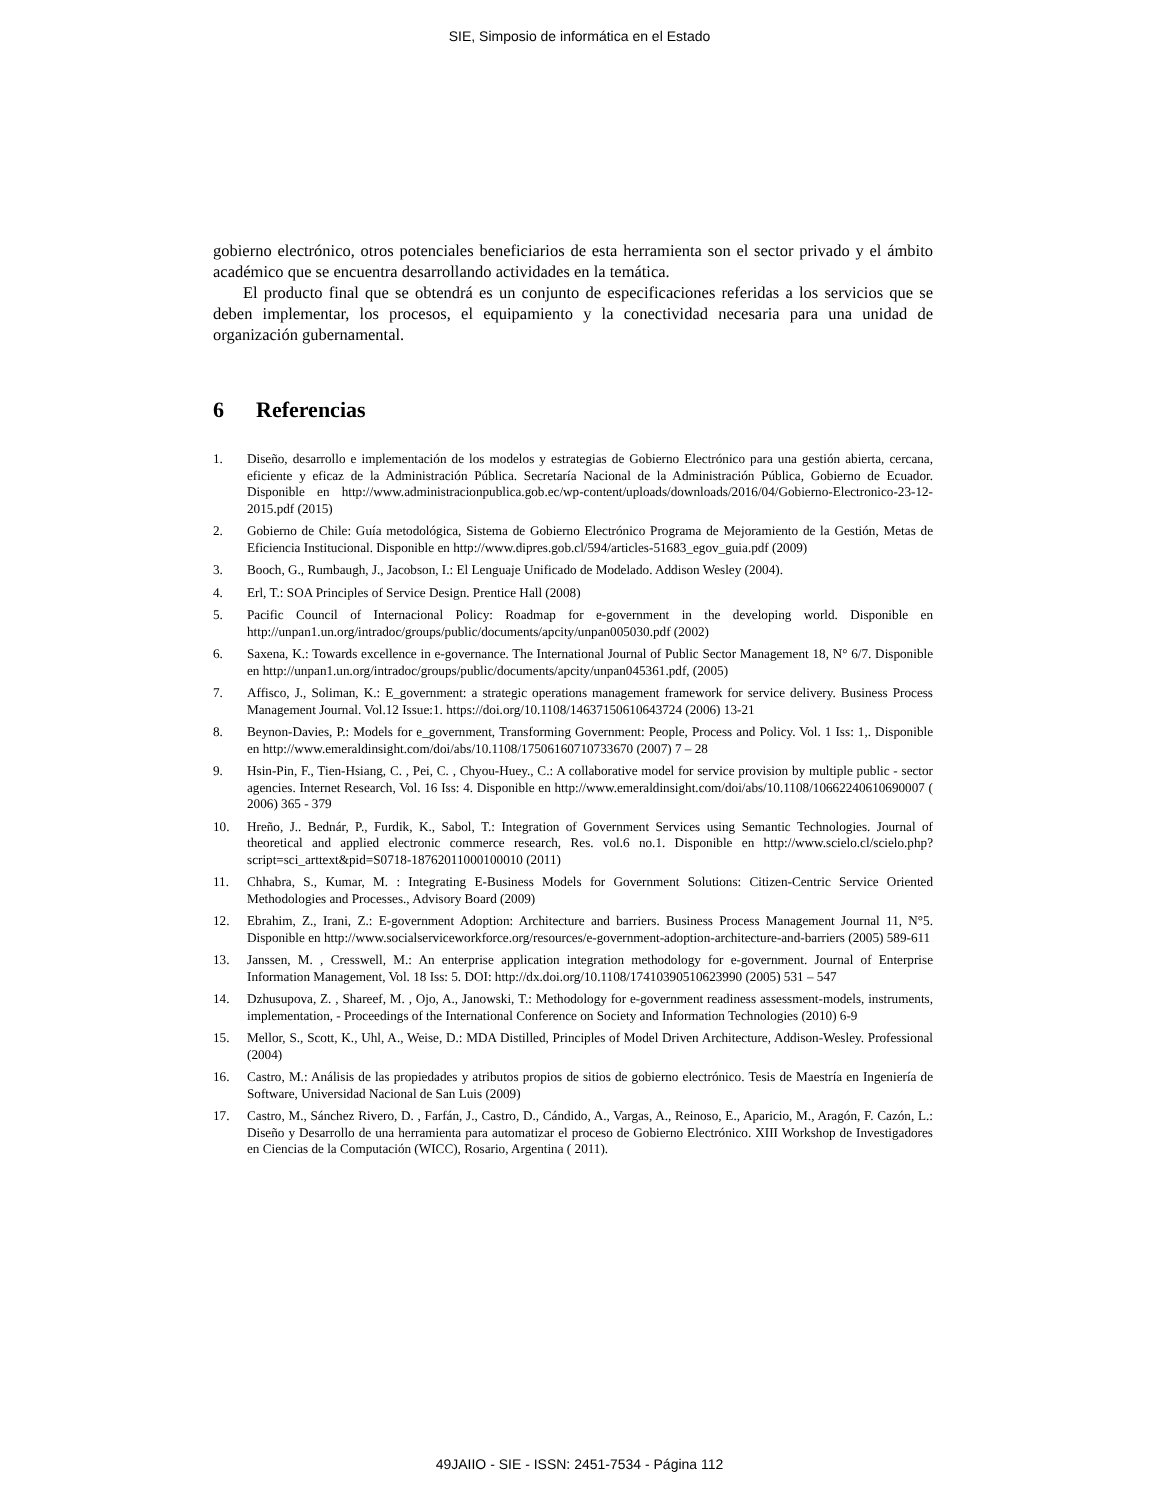SIE, Simposio de informática en el Estado
gobierno electrónico, otros potenciales beneficiarios de esta herramienta son el sector privado y el ámbito académico que se encuentra desarrollando actividades en la temática.
El producto final que se obtendrá es un conjunto de especificaciones referidas a los servicios que se deben implementar, los procesos, el equipamiento y la conectividad necesaria para una unidad de organización gubernamental.
6 Referencias
1. Diseño, desarrollo e implementación de los modelos y estrategias de Gobierno Electrónico para una gestión abierta, cercana, eficiente y eficaz de la Administración Pública. Secretaría Nacional de la Administración Pública, Gobierno de Ecuador. Disponible en http://www.administracionpublica.gob.ec/wp-content/uploads/downloads/2016/04/Gobierno-Electronico-23-12-2015.pdf (2015)
2. Gobierno de Chile: Guía metodológica, Sistema de Gobierno Electrónico Programa de Mejoramiento de la Gestión, Metas de Eficiencia Institucional. Disponible en http://www.dipres.gob.cl/594/articles-51683_egov_guia.pdf (2009)
3. Booch, G., Rumbaugh, J., Jacobson, I.: El Lenguaje Unificado de Modelado. Addison Wesley (2004).
4. Erl, T.: SOA Principles of Service Design. Prentice Hall (2008)
5. Pacific Council of Internacional Policy: Roadmap for e-government in the developing world. Disponible en http://unpan1.un.org/intradoc/groups/public/documents/apcity/unpan005030.pdf (2002)
6. Saxena, K.: Towards excellence in e-governance. The International Journal of Public Sector Management 18, N° 6/7. Disponible en http://unpan1.un.org/intradoc/groups/public/documents/apcity/unpan045361.pdf, (2005)
7. Affisco, J., Soliman, K.: E_government: a strategic operations management framework for service delivery. Business Process Management Journal. Vol.12 Issue:1. https://doi.org/10.1108/14637150610643724 (2006) 13-21
8. Beynon-Davies, P.: Models for e_government, Transforming Government: People, Process and Policy. Vol. 1 Iss: 1,. Disponible en http://www.emeraldinsight.com/doi/abs/10.1108/17506160710733670 (2007) 7 – 28
9. Hsin-Pin, F., Tien-Hsiang, C. , Pei, C. , Chyou-Huey., C.: A collaborative model for service provision by multiple public - sector agencies. Internet Research, Vol. 16 Iss: 4. Disponible en http://www.emeraldinsight.com/doi/abs/10.1108/10662240610690007 ( 2006) 365 - 379
10. Hreño, J.. Bednár, P., Furdik, K., Sabol, T.: Integration of Government Services using Semantic Technologies. Journal of theoretical and applied electronic commerce research, Res. vol.6 no.1. Disponible en http://www.scielo.cl/scielo.php?script=sci_arttext&pid=S0718-18762011000100010 (2011)
11. Chhabra, S., Kumar, M. : Integrating E-Business Models for Government Solutions: Citizen-Centric Service Oriented Methodologies and Processes., Advisory Board (2009)
12. Ebrahim, Z., Irani, Z.: E-government Adoption: Architecture and barriers. Business Process Management Journal 11, N°5. Disponible en http://www.socialserviceworkforce.org/resources/e-government-adoption-architecture-and-barriers (2005) 589-611
13. Janssen, M. , Cresswell, M.: An enterprise application integration methodology for e-government. Journal of Enterprise Information Management, Vol. 18 Iss: 5. DOI: http://dx.doi.org/10.1108/17410390510623990 (2005) 531 – 547
14. Dzhusupova, Z. , Shareef, M. , Ojo, A., Janowski, T.: Methodology for e-government readiness assessment-models, instruments, implementation, - Proceedings of the International Conference on Society and Information Technologies (2010) 6-9
15. Mellor, S., Scott, K., Uhl, A., Weise, D.: MDA Distilled, Principles of Model Driven Architecture, Addison-Wesley. Professional (2004)
16. Castro, M.: Análisis de las propiedades y atributos propios de sitios de gobierno electrónico. Tesis de Maestría en Ingeniería de Software, Universidad Nacional de San Luis (2009)
17. Castro, M., Sánchez Rivero, D. , Farfán, J., Castro, D., Cándido, A., Vargas, A., Reinoso, E., Aparicio, M., Aragón, F. Cazón, L.: Diseño y Desarrollo de una herramienta para automatizar el proceso de Gobierno Electrónico. XIII Workshop de Investigadores en Ciencias de la Computación (WICC), Rosario, Argentina ( 2011).
49JAIIO - SIE - ISSN: 2451-7534 - Página 112